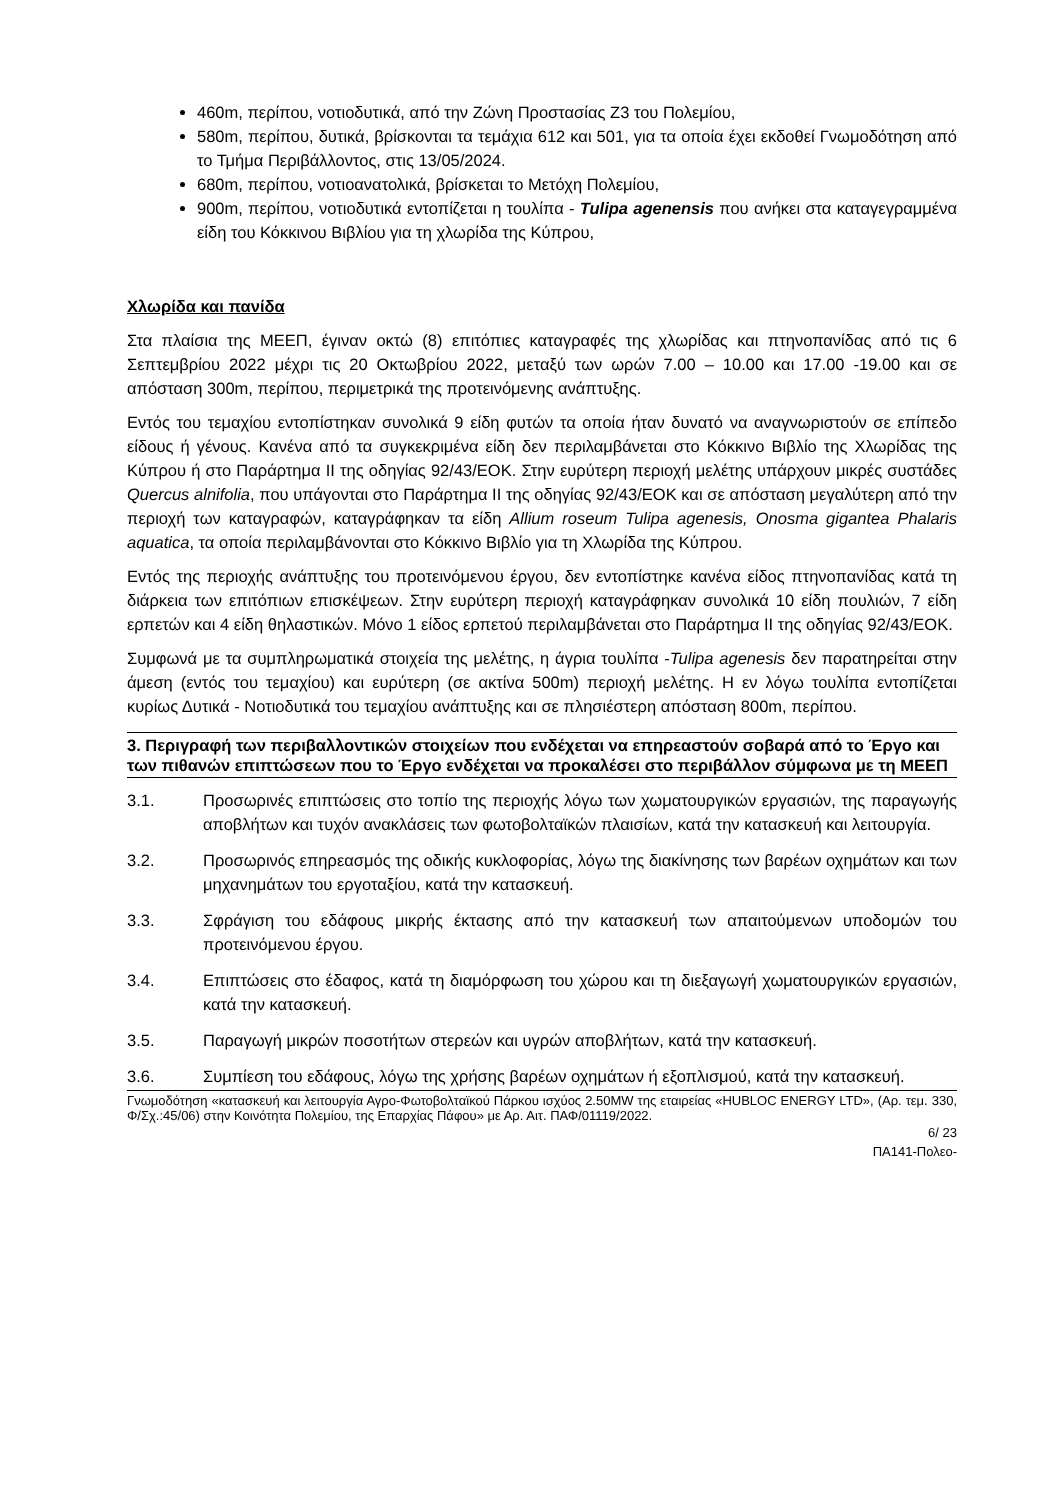460m, περίπου, νοτιοδυτικά, από την Ζώνη Προστασίας Ζ3 του Πολεμίου,
580m, περίπου, δυτικά, βρίσκονται τα τεμάχια 612 και 501, για τα οποία έχει εκδοθεί Γνωμοδότηση από το Τμήμα Περιβάλλοντος, στις 13/05/2024.
680m, περίπου, νοτιοανατολικά, βρίσκεται το Μετόχη Πολεμίου,
900m, περίπου, νοτιοδυτικά εντοπίζεται η τουλίπα - Tulipa agenensis που ανήκει στα καταγεγραμμένα είδη του Κόκκινου Βιβλίου για τη χλωρίδα της Κύπρου,
Χλωρίδα και πανίδα
Στα πλαίσια της ΜΕΕΠ, έγιναν οκτώ (8) επιτόπιες καταγραφές της χλωρίδας και πτηνοπανίδας από τις 6 Σεπτεμβρίου 2022 μέχρι τις 20 Οκτωβρίου 2022, μεταξύ των ωρών 7.00 – 10.00 και 17.00 -19.00 και σε απόσταση 300m, περίπου, περιμετρικά της προτεινόμενης ανάπτυξης.
Εντός του τεμαχίου εντοπίστηκαν συνολικά 9 είδη φυτών τα οποία ήταν δυνατό να αναγνωριστούν σε επίπεδο είδους ή γένους. Κανένα από τα συγκεκριμένα είδη δεν περιλαμβάνεται στο Κόκκινο Βιβλίο της Χλωρίδας της Κύπρου ή στο Παράρτημα ΙΙ της οδηγίας 92/43/ΕΟΚ. Στην ευρύτερη περιοχή μελέτης υπάρχουν μικρές συστάδες Quercus alnifolia, που υπάγονται στο Παράρτημα ΙΙ της οδηγίας 92/43/ΕΟΚ και σε απόσταση μεγαλύτερη από την περιοχή των καταγραφών, καταγράφηκαν τα είδη Allium roseum Tulipa agenesis, Onosma gigantea Phalaris aquatica, τα οποία περιλαμβάνονται στο Κόκκινο Βιβλίο για τη Χλωρίδα της Κύπρου.
Εντός της περιοχής ανάπτυξης του προτεινόμενου έργου, δεν εντοπίστηκε κανένα είδος πτηνοπανίδας κατά τη διάρκεια των επιτόπιων επισκέψεων. Στην ευρύτερη περιοχή καταγράφηκαν συνολικά 10 είδη πουλιών, 7 είδη ερπετών και 4 είδη θηλαστικών. Μόνο 1 είδος ερπετού περιλαμβάνεται στο Παράρτημα ΙΙ της οδηγίας 92/43/ΕΟΚ.
Συμφωνά με τα συμπληρωματικά στοιχεία της μελέτης, η άγρια τουλίπα -Tulipa agenesis δεν παρατηρείται στην άμεση (εντός του τεμαχίου) και ευρύτερη (σε ακτίνα 500m) περιοχή μελέτης. Η εν λόγω τουλίπα εντοπίζεται κυρίως Δυτικά - Νοτιοδυτικά του τεμαχίου ανάπτυξης και σε πλησιέστερη απόσταση 800m, περίπου.
3. Περιγραφή των περιβαλλοντικών στοιχείων που ενδέχεται να επηρεαστούν σοβαρά από το Έργο και των πιθανών επιπτώσεων που το Έργο ενδέχεται να προκαλέσει στο περιβάλλον σύμφωνα με τη ΜΕΕΠ
3.1. Προσωρινές επιπτώσεις στο τοπίο της περιοχής λόγω των χωματουργικών εργασιών, της παραγωγής αποβλήτων και τυχόν ανακλάσεις των φωτοβολταϊκών πλαισίων, κατά την κατασκευή και λειτουργία.
3.2. Προσωρινός επηρεασμός της οδικής κυκλοφορίας, λόγω της διακίνησης των βαρέων οχημάτων και των μηχανημάτων του εργοταξίου, κατά την κατασκευή.
3.3. Σφράγιση του εδάφους μικρής έκτασης από την κατασκευή των απαιτούμενων υποδομών του προτεινόμενου έργου.
3.4. Επιπτώσεις στο έδαφος, κατά τη διαμόρφωση του χώρου και τη διεξαγωγή χωματουργικών εργασιών, κατά την κατασκευή.
3.5. Παραγωγή μικρών ποσοτήτων στερεών και υγρών αποβλήτων, κατά την κατασκευή.
3.6. Συμπίεση του εδάφους, λόγω της χρήσης βαρέων οχημάτων ή εξοπλισμού, κατά την κατασκευή.
Γνωμοδότηση «κατασκευή και λειτουργία Αγρο-Φωτοβολταϊκού Πάρκου ισχύος 2.50MW της εταιρείας «HUBLOC ENERGY LTD», (Αρ. τεμ. 330, Φ/Σχ.:45/06) στην Κοινότητα Πολεμίου, της Επαρχίας Πάφου» με Αρ. Αιτ. ΠΑΦ/01119/2022.
6/ 23
ΠΑ141-Πολεο-